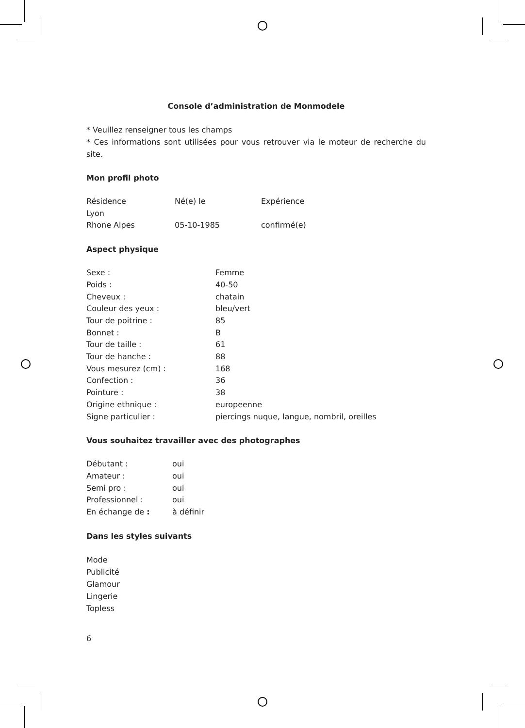Console d’administration de Monmodele
* Veuillez renseigner tous les champs
* Ces informations sont utilisées pour vous retrouver via le moteur de recherche du site.
Mon profil photo
| Résidence Lyon Rhone Alpes | Né(e) le 05-10-1985 | Expérience confirmé(e) |
Aspect physique
| Sexe : | Femme |
| Poids : | 40-50 |
| Cheveux : | chatain |
| Couleur des yeux : | bleu/vert |
| Tour de poitrine : | 85 |
| Bonnet : | B |
| Tour de taille : | 61 |
| Tour de hanche : | 88 |
| Vous mesurez (cm) : | 168 |
| Confection : | 36 |
| Pointure : | 38 |
| Origine ethnique : | europeenne |
| Signe particulier : | piercings nuque, langue, nombril, oreilles |
Vous souhaitez travailler avec des photographes
| Débutant : | oui |
| Amateur : | oui |
| Semi pro : | oui |
| Professionnel : | oui |
| En échange de : | à définir |
Dans les styles suivants
Mode
Publicité
Glamour
Lingerie
Topless
6